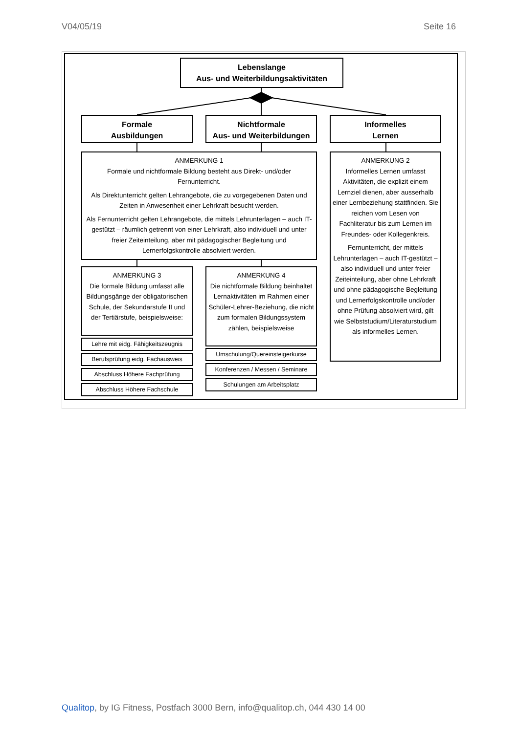V04/05/19 Seite 16
Lebenslange
Aus- und Weiterbildungsaktivitäten
Formale
Ausbildungen
Nichtformale
Aus- und Weiterbildungen
Informelles
Lernen
ANMERKUNG 1
Formale und nichtformale Bildung besteht aus Direkt- und/oder Fernunterricht.
Als Direktunterricht gelten Lehrangebote, die zu vorgegebenen Daten und Zeiten in Anwesenheit einer Lehrkraft besucht werden.
Als Fernunterricht gelten Lehrangebote, die mittels Lehrunterlagen – auch IT-gestützt – räumlich getrennt von einer Lehrkraft, also individuell und unter freier Zeiteinteilung, aber mit pädagogischer Begleitung und Lernerfolgskontrolle absolviert werden.
ANMERKUNG 2
Informelles Lernen umfasst Aktivitäten, die explizit einem Lernziel dienen, aber ausserhalb einer Lernbeziehung stattfinden. Sie reichen vom Lesen von Fachliteratur bis zum Lernen im Freundes- oder Kollegenkreis.
Fernunterricht, der mittels Lehrunterlagen – auch IT-gestützt – also individuell und unter freier Zeiteinteilung, aber ohne Lehrkraft und ohne pädagogische Begleitung und Lernerfolgskontrolle und/oder ohne Prüfung absolviert wird, gilt wie Selbststudium/Literaturstudium als informelles Lernen.
ANMERKUNG 3
Die formale Bildung umfasst alle Bildungsgänge der obligatorischen Schule, der Sekundarstufe II und der Tertiärstufe, beispielsweise:
ANMERKUNG 4
Die nichtformale Bildung beinhaltet Lernaktivitäten im Rahmen einer Schüler-Lehrer-Beziehung, die nicht zum formalen Bildungssystem zählen, beispielsweise
Lehre mit eidg. Fähigkeitszeugnis
Berufsprüfung eidg. Fachausweis
Abschluss Höhere Fachprüfung
Abschluss Höhere Fachschule
Umschulung/Quereinsteigerkurse
Konferenzen / Messen / Seminare
Schulungen am Arbeitsplatz
Qualitop, by IG Fitness, Postfach 3000 Bern, info@qualitop.ch, 044 430 14 00